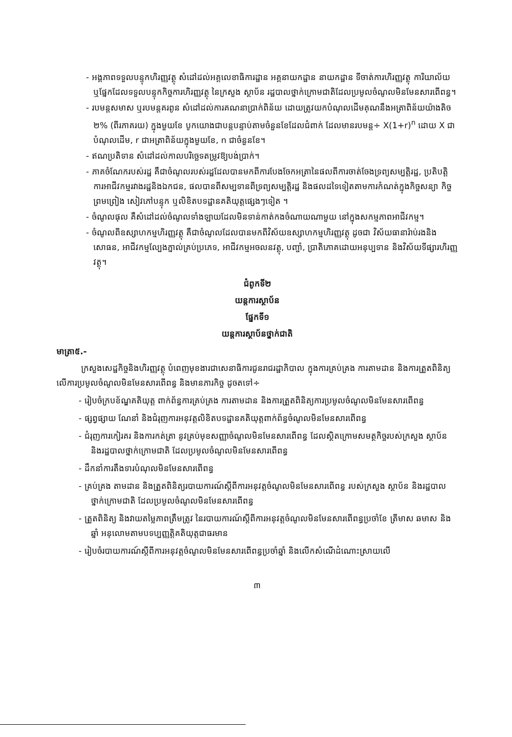- អង្គភាពទទួលបន្ទុកហិរញ្ញវត្ថុ សំដៅដល់អគ្គលេខាធិការដ្ឋាន អគ្គនាយកដ្ឋាន នាយកដ្ឋាន ទីចាត់ការហិរញ្ញវត្ថុ ការិយាល័យ ឬផ្នែកដែលទទួលបន្ទុកកិច្ចការហិរញ្ញវត្ថុ នៃក្រសួង ស្ថាប័ន រដ្ឋបាលថ្នាក់ក្រោមជាតិដែលប្រមូលចំណូលមិនមែនសារពើពន្ធ។
- របមន្តសមាស ឬរបមន្តគរពូន សំដៅដល់ការគណនាប្រាក់ពិន័យ ដោយត្រូវយកបំណុលដើមគុណនឹងអត្រាពិន័យយ៉ាងតិច ២% (ពីរភាគរយ) ក្នុងមួយខែ បូកយោងជាបន្តបន្ទាប់តាមចំនួនខែដែលជំពាក់ ដែលមានរបមន្ត÷ X(1+r)<sup>n</sup> ដោយ X ជាបំណុលដើម, r ជាអត្រាពិន័យក្នុងមួយខែ, n ជាចំនួនខែ។
- ឥណប្រតិទាន សំដៅដល់កាលបរិច្ឆេទតម្រូវឱ្យបង់ប្រាក់។
- ភាគចំណែករបស់រដ្ឋ គឺជាចំណូលរបស់រដ្ឋដែលបានមកពីការបែងចែកអត្រានៃផលពីការចាត់ចែងទ្រព្យសម្បត្តិរដ្ឋ, ប្រតិបត្តិការអាជីវកម្មរវាងរដ្ឋនិងឯកជន, ផលបានពីសម្បទានពីទ្រព្យសម្បត្តិរដ្ឋ និងផលដទៃទៀតតាមការកំណត់ក្នុងកិច្ចសន្យា កិច្ចព្រមព្រៀង សៀវភៅបន្ទុក ឬលិខិតបទដ្ឋានគតិយុត្តផ្សេងៗទៀត ។
- ចំណូលផុល គឺសំដៅដល់ចំណូលទាំងឡាយដែលមិនទាន់កាត់កងចំណាយណាមួយ នៅក្នុងសកម្មភាពអាជីវកម្ម។
- ចំណូលពីឧស្សាហកម្មហិរញ្ញវត្ថុ គឺជាចំណូលដែលបានមកពីវិស័យឧស្សាហកម្មហិរញ្ញវត្ថុ ដូចជា វិស័យធានារ៉ាប់រងនិងសោធន, អាជីវកម្មល្បែងភ្នាល់គ្រប់ប្រភេទ, អាជីវកម្មអចលនវត្ថុ, បញ្ចាំ, ប្រាតិភោគដោយអនុប្បទាន និងវិស័យទីផ្សារហិរញ្ញវត្ថុ។
ជំពូកទី២
យន្តការស្ថាប័ន
ផ្នែកទី១
យន្តការស្ថាប័នថ្នាក់ជាតិ
មាត្រា៥.-
ក្រសួងសេដ្ឋកិច្ចនិងហិរញ្ញវត្ថុ បំពេញមុខងារជាសេនាធិការជូនរាជរដ្ឋាភិបាល ក្នុងការគ្រប់គ្រង ការតាមដាន និងការត្រួតពិនិត្យលើការប្រមូលចំណូលមិនមែនសារពើពន្ធ និងមានភារកិច្ច ដូចតទៅ÷
- រៀបចំក្របខ័ណ្ឌគតិយុត្ត ពាក់ព័ន្ធការគ្រប់គ្រង ការតាមដាន និងការត្រួតពិនិត្យការប្រមូលចំណូលមិនមែនសារពើពន្ធ
- ផ្សព្វផ្សាយ ណែនាំ និងជំរុញការអនុវត្តលិខិតបទដ្ឋានគតិយុត្តពាក់ព័ន្ធចំណូលមិនមែនសារពើពន្ធ
- ជំរុញការកៀរគរ និងការកត់ត្រា នូវគ្រប់មុខសញ្ញាចំណូលមិនមែនសារពើពន្ធ ដែលស្ថិតក្រោមសមត្ថកិច្ចរបស់ក្រសួង ស្ថាប័ន និងរដ្ឋបាលថ្នាក់ក្រោមជាតិ ដែលប្រមូលចំណូលមិនមែនសារពើពន្ធ
- ដឹកនាំការតឹងទារបំណុលមិនមែនសារពើពន្ធ
- គ្រប់គ្រង តាមដាន និងត្រួតពិនិត្យរបាយការណ៍ស្តីពីការអនុវត្តចំណូលមិនមែនសារពើពន្ធ របស់ក្រសួង ស្ថាប័ន និងរដ្ឋបាលថ្នាក់ក្រោមជាតិ ដែលប្រមូលចំណូលមិនមែនសារពើពន្ធ
- ត្រួតពិនិត្យ និងវាយតម្លៃភាពត្រឹមត្រូវ នៃរបាយការណ៍ស្តីពីការអនុវត្តចំណូលមិនមែនសារពើពន្ធប្រចាំខែ ត្រីមាស ឆមាស និងឆ្នាំ អនុលោមតាមបទប្បញ្ញត្តិគតិយុត្តជាធរមាន
- រៀបចំរបាយការណ៍ស្តីពីការអនុវត្តចំណូលមិនមែនសារពើពន្ធប្រចាំឆ្នាំ និងលើកសំណើដំណោះស្រាយលើ
៣